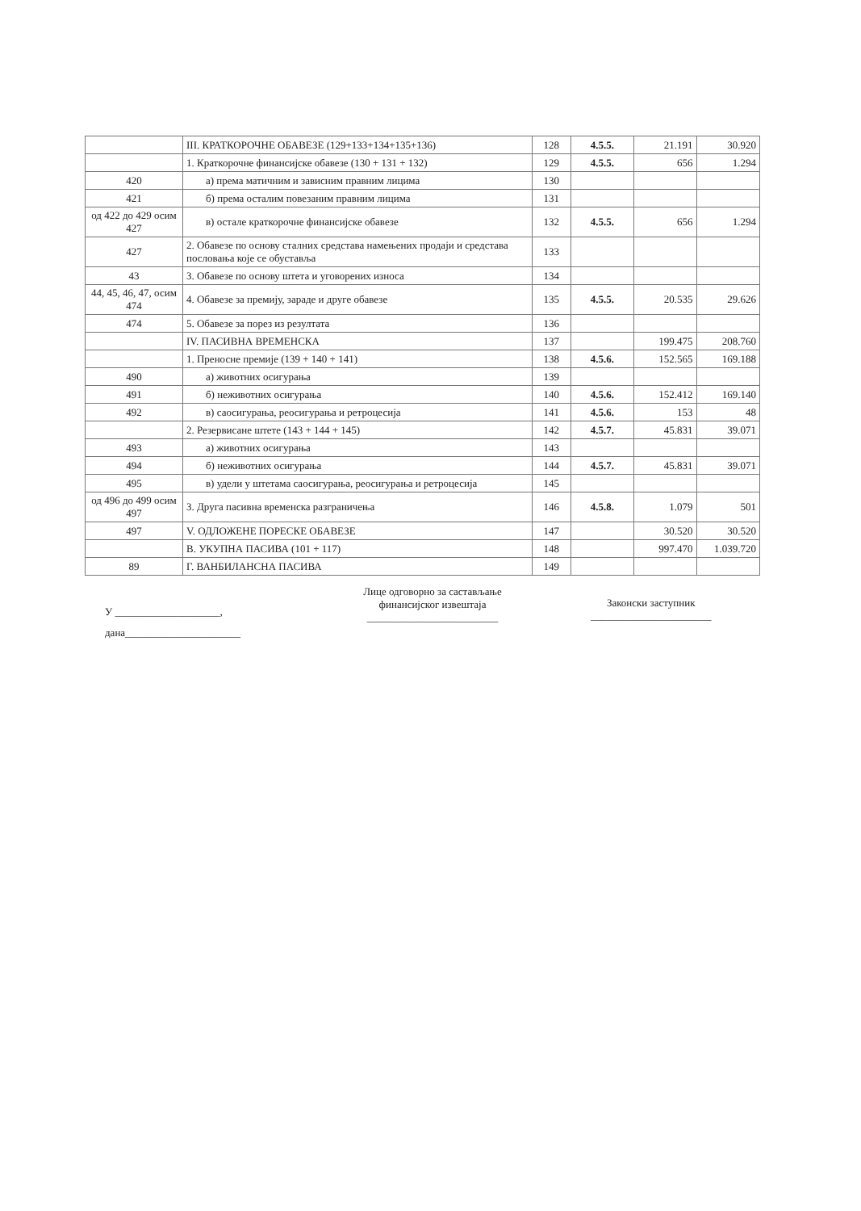| | III. КРАТКОРОЧНЕ ОБАВЕЗЕ (129+133+134+135+136) | 128 | 4.5.5. | 21.191 | 30.920 |
| | 1. Краткорочне финансијске обавезе (130 + 131 + 132) | 129 | 4.5.5. | 656 | 1.294 |
| 420 | а) према матичним и зависним правним лицима | 130 | | | |
| 421 | б) према осталим повезаним правним лицима | 131 | | | |
| од 422 до 429 осим 427 | в) остале краткорочне финансијске обавезе | 132 | 4.5.5. | 656 | 1.294 |
| 427 | 2. Обавезе по основу сталних средстава намењених продаји и средстава пословања које се обуставља | 133 | | | |
| 43 | 3. Обавезе по основу штета и уговорених износа | 134 | | | |
| 44, 45, 46, 47, осим 474 | 4. Обавезе за премију, зараде и друге обавезе | 135 | 4.5.5. | 20.535 | 29.626 |
| 474 | 5. Обавезе за порез из резултата | 136 | | | |
| | IV. ПАСИВНА ВРЕМЕНСКА | 137 | | 199.475 | 208.760 |
| | 1. Преносне премије (139 + 140 + 141) | 138 | 4.5.6. | 152.565 | 169.188 |
| 490 | а) животних осигурања | 139 | | | |
| 491 | б) неживотних осигурања | 140 | 4.5.6. | 152.412 | 169.140 |
| 492 | в) саосигурања, реосигурања и ретроцесија | 141 | 4.5.6. | 153 | 48 |
| | 2. Резервисане штете (143 + 144 + 145) | 142 | 4.5.7. | 45.831 | 39.071 |
| 493 | а) животних осигурања | 143 | | | |
| 494 | б) неживотних осигурања | 144 | 4.5.7. | 45.831 | 39.071 |
| 495 | в) удели у штетама саосигурања, реосигурања и ретроцесија | 145 | | | |
| од 496 до 499 осим 497 | 3. Друга пасивна временска разграничења | 146 | 4.5.8. | 1.079 | 501 |
| 497 | V. ОДЛОЖЕНЕ ПОРЕСКЕ ОБАВЕЗЕ | 147 | | 30.520 | 30.520 |
| | В. УКУПНА ПАСИВА (101 + 117) | 148 | | 997.470 | 1.039.720 |
| 89 | Г. ВАНБИЛАНСНА ПАСИВА | 149 | | | |
У ____________________,
дана______________________
Лице одговорно за састављање
финансијског извештаја
_________________________
Законски заступник
_______________________